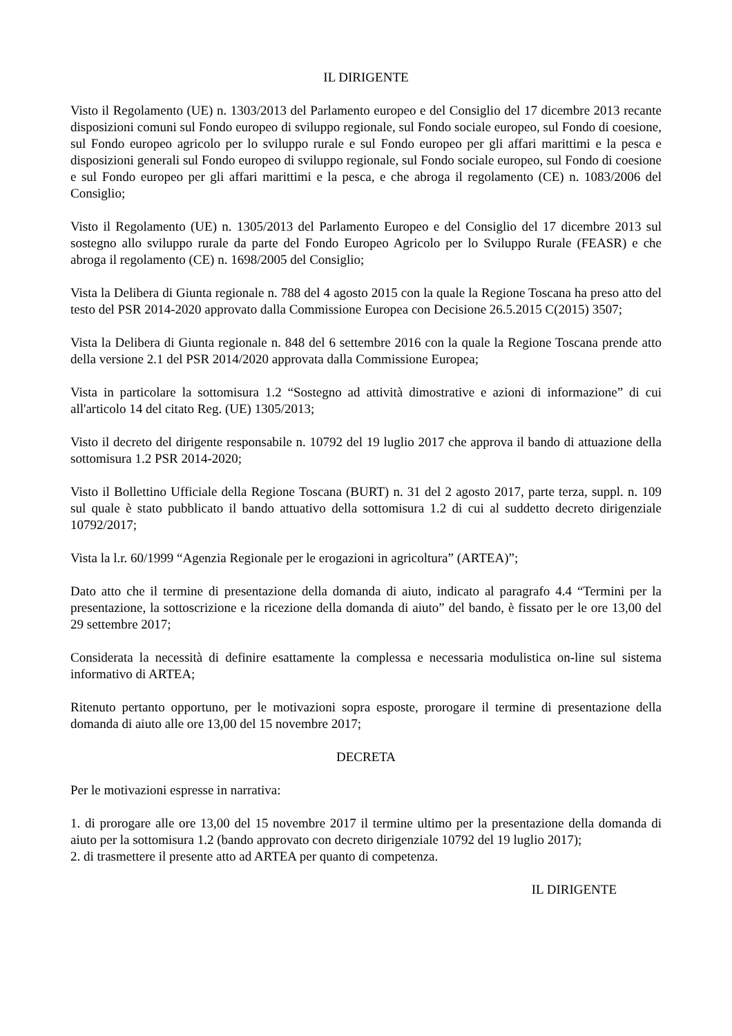IL DIRIGENTE
Visto il Regolamento (UE) n. 1303/2013 del Parlamento europeo e del Consiglio del 17 dicembre 2013 recante disposizioni comuni sul Fondo europeo di sviluppo regionale, sul Fondo sociale europeo, sul Fondo di coesione, sul Fondo europeo agricolo per lo sviluppo rurale e sul Fondo europeo per gli affari marittimi e la pesca e disposizioni generali sul Fondo europeo di sviluppo regionale, sul Fondo sociale europeo, sul Fondo di coesione e sul Fondo europeo per gli affari marittimi e la pesca, e che abroga il regolamento (CE) n. 1083/2006 del Consiglio;
Visto il Regolamento (UE) n. 1305/2013 del Parlamento Europeo e del Consiglio del 17 dicembre 2013 sul sostegno allo sviluppo rurale da parte del Fondo Europeo Agricolo per lo Sviluppo Rurale (FEASR) e che abroga il regolamento (CE) n. 1698/2005 del Consiglio;
Vista la Delibera di Giunta regionale n. 788 del 4 agosto 2015 con la quale la Regione Toscana ha preso atto del testo del PSR 2014-2020 approvato dalla Commissione Europea con Decisione 26.5.2015 C(2015) 3507;
Vista la Delibera di Giunta regionale n. 848 del 6 settembre 2016 con la quale la Regione Toscana prende atto della versione 2.1 del PSR 2014/2020 approvata dalla Commissione Europea;
Vista in particolare la sottomisura 1.2 “Sostegno ad attività dimostrative e azioni di informazione” di cui all'articolo 14 del citato Reg. (UE) 1305/2013;
Visto il decreto del dirigente responsabile n. 10792 del 19 luglio 2017 che approva il bando di attuazione della sottomisura 1.2 PSR 2014-2020;
Visto il Bollettino Ufficiale della Regione Toscana (BURT) n. 31 del 2 agosto 2017, parte terza, suppl. n. 109 sul quale è stato pubblicato il bando attuativo della sottomisura 1.2 di cui al suddetto decreto dirigenziale 10792/2017;
Vista la l.r. 60/1999 “Agenzia Regionale per le erogazioni in agricoltura” (ARTEA)”;
Dato atto che il termine di presentazione della domanda di aiuto, indicato al paragrafo 4.4 “Termini per la presentazione, la sottoscrizione e la ricezione della domanda di aiuto” del bando, è fissato per le ore 13,00 del 29 settembre 2017;
Considerata la necessità di definire esattamente la complessa e necessaria modulistica on-line sul sistema informativo di ARTEA;
Ritenuto pertanto opportuno, per le motivazioni sopra esposte, prorogare il termine di presentazione della domanda di aiuto alle ore 13,00 del 15 novembre 2017;
DECRETA
Per le motivazioni espresse in narrativa:
1. di prorogare alle ore 13,00 del 15 novembre 2017 il termine ultimo per la presentazione della domanda di aiuto per la sottomisura 1.2 (bando approvato con decreto dirigenziale 10792 del 19 luglio 2017);
2. di trasmettere il presente atto ad ARTEA per quanto di competenza.
IL DIRIGENTE